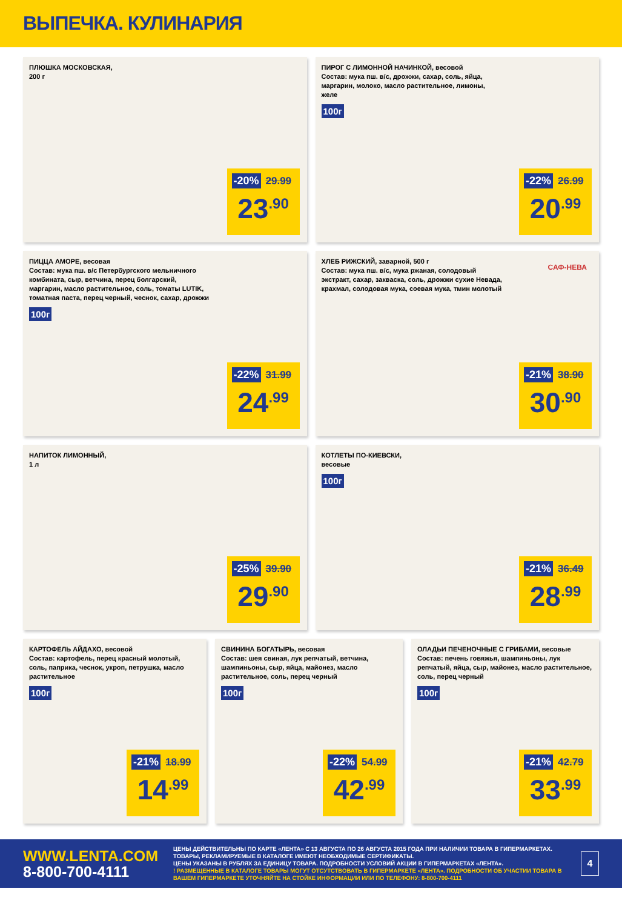ВЫПЕЧКА. КУЛИНАРИЯ
ПЛЮШКА МОСКОВСКАЯ,
200 г
-20% 29.99
23<sup>.90</sup>
ПИРОГ С ЛИМОННОЙ НАЧИНКОЙ, весовой
Состав: мука пш. в/с, дрожжи, сахар, соль, яйца, маргарин, молоко, масло растительное, лимоны, желе
100г
-22% 26.99
20<sup>.99</sup>
ПИЦЦА АМОРЕ, весовая
Состав: мука пш. в/с Петербургского мельничного комбината, сыр, ветчина, перец болгарский, маргарин, масло растительное, соль, томаты LUTIK, томатная паста, перец черный, чеснок, сахар, дрожжи
100г
-22% 31.99
24<sup>.99</sup>
ХЛЕБ РИЖСКИЙ, заварной, 500 г
Состав: мука пш. в/с, мука ржаная, солодовый экстракт, сахар, закваска, соль, дрожжи сухие Невада, крахмал, солодовая мука, соевая мука, тмин молотый
САФ-НЕВА
-21% 38.90
30<sup>.90</sup>
НАПИТОК ЛИМОННЫЙ,
1 л
-25% 39.90
29<sup>.90</sup>
КОТЛЕТЫ ПО-КИЕВСКИ,
весовые
100г
-21% 36.49
28<sup>.99</sup>
КАРТОФЕЛЬ АЙДАХО, весовой
Состав: картофель, перец красный молотый, соль, паприка, чеснок, укроп, петрушка, масло растительное
100г
-21% 18.99
14<sup>.99</sup>
СВИНИНА БОГАТЫРЬ, весовая
Состав: шея свиная, лук репчатый, ветчина, шампиньоны, сыр, яйца, майонез, масло растительное, соль, перец черный
100г
-22% 54.99
42<sup>.99</sup>
ОЛАДЬИ ПЕЧЕНОЧНЫЕ С ГРИБАМИ, весовые
Состав: печень говяжья, шампиньоны, лук репчатый, яйца, сыр, майонез, масло растительное, соль, перец черный
100г
-21% 42.79
33<sup>.99</sup>
WWW.LENTA.COM
8-800-700-4111
ЦЕНЫ ДЕЙСТВИТЕЛЬНЫ ПО КАРТЕ «ЛЕНТА» С 13 АВГУСТА ПО 26 АВГУСТА 2015 ГОДА ПРИ НАЛИЧИИ ТОВАРА В ГИПЕРМАРКЕТАХ. ТОВАРЫ, РЕКЛАМИРУЕМЫЕ В КАТАЛОГЕ ИМЕЮТ НЕОБХОДИМЫЕ СЕРТИФИКАТЫ.
ЦЕНЫ УКАЗАНЫ В РУБЛЯХ ЗА ЕДИНИЦУ ТОВАРА. ПОДРОБНОСТИ УСЛОВИЙ АКЦИИ В ГИПЕРМАРКЕТАХ «ЛЕНТА».
! РАЗМЕЩЕННЫЕ В КАТАЛОГЕ ТОВАРЫ МОГУТ ОТСУТСТВОВАТЬ В ГИПЕРМАРКЕТЕ «ЛЕНТА». ПОДРОБНОСТИ ОБ УЧАСТИИ ТОВАРА В ВАШЕМ ГИПЕРМАРКЕТЕ УТОЧНЯЙТЕ НА СТОЙКЕ ИНФОРМАЦИИ ИЛИ ПО ТЕЛЕФОНУ: 8-800-700-4111
4